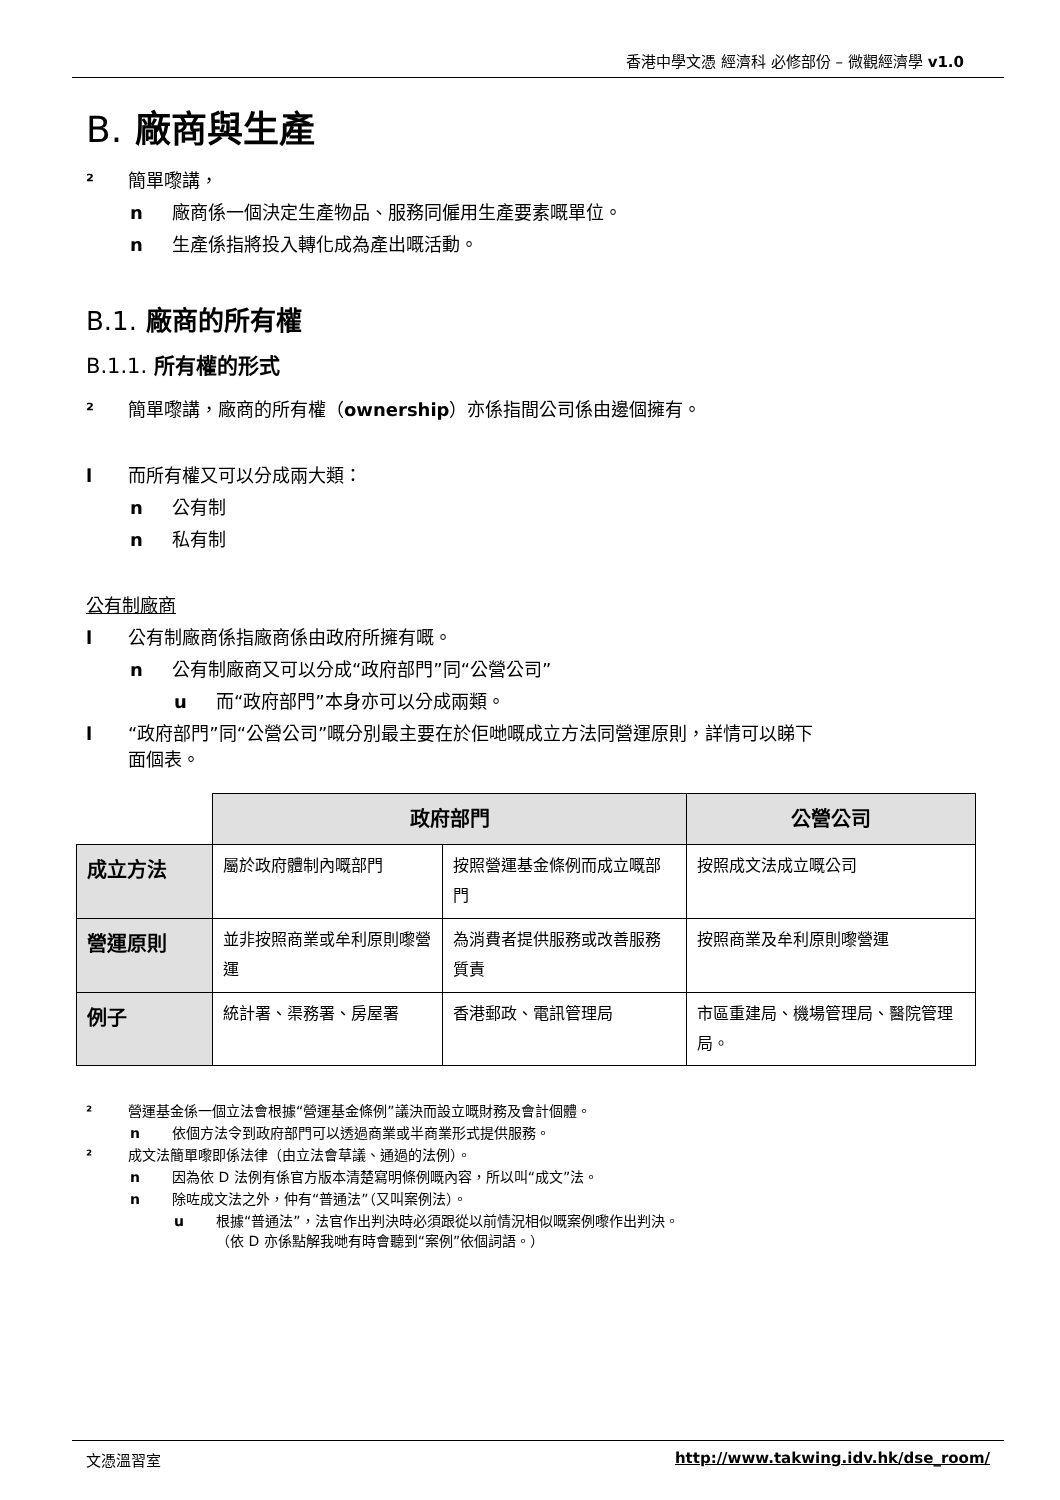香港中學文憑 經濟科 必修部份 – 微觀經濟學 v1.0
B. 廠商與生產
² 簡單嚟講，
n 廠商係一個決定生產物品、服務同僱用生產要素嘅單位。
n 生產係指將投入轉化成為產出嘅活動。
B.1. 廠商的所有權
B.1.1. 所有權的形式
² 簡單嚟講，廠商的所有權（ownership）亦係指間公司係由邊個擁有。
l 而所有權又可以分成兩大類：
n 公有制
n 私有制
公有制廠商
l 公有制廠商係指廠商係由政府所擁有嘅。
n 公有制廠商又可以分成“政府部門”同“公營公司”
u 而“政府部門”本身亦可以分成兩類。
l “政府部門”同“公營公司”嘅分別最主要在於佢哋嘅成立方法同營運原則，詳情可以睇下
面個表。
| | 政府部門 | | 公營公司 |
| --- | --- | --- | --- |
| 成立方法 | 屬於政府體制內嘅部門 | 按照營運基金條例而成立嘅部門 | 按照成文法成立嘅公司 |
| 營運原則 | 並非按照商業或牟利原則嚟營運 | 為消費者提供服務或改善服務質責 | 按照商業及牟利原則嚟營運 |
| 例子 | 統計署、渠務署、房屋署 | 香港郵政、電訊管理局 | 市區重建局、機場管理局、醫院管理局。 |
² 營運基金係一個立法會根據“營運基金條例”議決而設立嘅財務及會計個體。
n 依個方法令到政府部門可以透過商業或半商業形式提供服務。
² 成文法簡單嚟即係法律（由立法會草議、通過的法例）。
n 因為依 D 法例有係官方版本清楚寫明條例嘅內容，所以叫“成文”法。
n 除咗成文法之外，仲有“普通法”（又叫案例法）。
u 根據“普通法”，法官作出判決時必須跟從以前情況相似嘅案例嚟作出判決。
（依 D 亦係點解我哋有時會聽到“案例”依個詞語。）
文憑溫習室 http://www.takwing.idv.hk/dse_room/